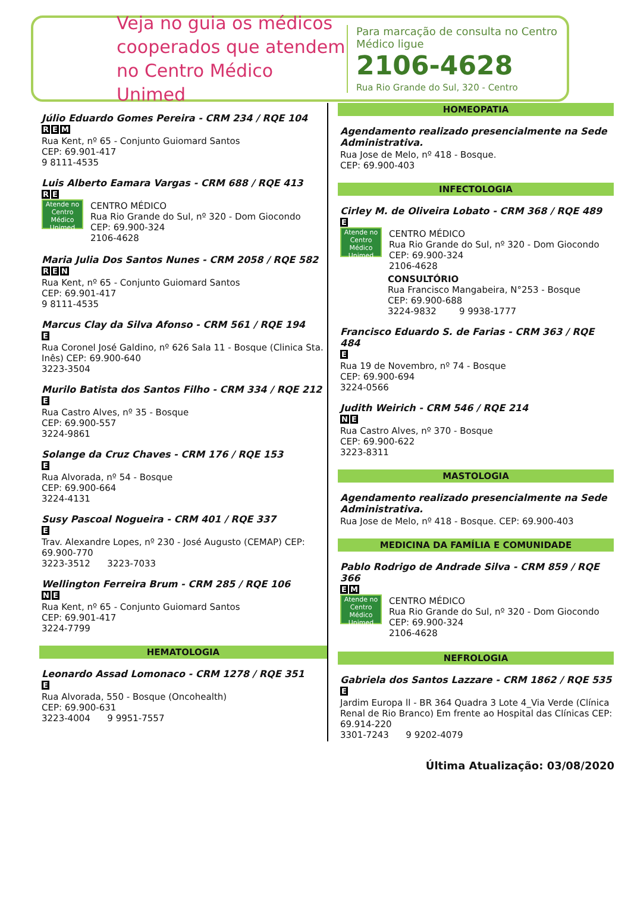Veja no guia os médicos cooperados que atendem no Centro Médico Unimed
Para marcação de consulta no Centro Médico ligue
2106-4628
Rua Rio Grande do Sul, 320 - Centro
Júlio Eduardo Gomes Pereira - CRM 234 / RQE 104
R E M
Rua Kent, nº 65 - Conjunto Guiomard Santos
CEP: 69.901-417
9 8111-4535
Luis Alberto Eamara Vargas - CRM 688 / RQE 413
R E
Atende no Centro Médico Unimed
CENTRO MÉDICO
Rua Rio Grande do Sul, nº 320 - Dom Giocondo
CEP: 69.900-324
2106-4628
Maria Julia Dos Santos Nunes - CRM 2058 / RQE 582
R E N
Rua Kent, nº 65 - Conjunto Guiomard Santos
CEP: 69.901-417
9 8111-4535
Marcus Clay da Silva Afonso - CRM 561 / RQE 194
E
Rua Coronel José Galdino, nº 626 Sala 11 - Bosque (Clinica Sta. Inês) CEP: 69.900-640
3223-3504
Murilo Batista dos Santos Filho - CRM 334 / RQE 212
E
Rua Castro Alves, nº 35 - Bosque
CEP: 69.900-557
3224-9861
Solange da Cruz Chaves - CRM 176 / RQE 153
E
Rua Alvorada, nº 54 - Bosque
CEP: 69.900-664
3224-4131
Susy Pascoal Nogueira - CRM 401 / RQE 337
E
Trav. Alexandre Lopes, nº 230 - José Augusto (CEMAP) CEP: 69.900-770
3223-3512 3223-7033
Wellington Ferreira Brum - CRM 285 / RQE 106
N E
Rua Kent, nº 65 - Conjunto Guiomard Santos
CEP: 69.901-417
3224-7799
HEMATOLOGIA
Leonardo Assad Lomonaco - CRM 1278 / RQE 351
E
Rua Alvorada, 550 - Bosque (Oncohealth)
CEP: 69.900-631
3223-4004 9 9951-7557
HOMEOPATIA
Agendamento realizado presencialmente na Sede Administrativa.
Rua Jose de Melo, nº 418 - Bosque.
CEP: 69.900-403
INFECTOLOGIA
Cirley M. de Oliveira Lobato - CRM 368 / RQE 489
E
Atende no Centro Médico Unimed
CENTRO MÉDICO
Rua Rio Grande do Sul, nº 320 - Dom Giocondo
CEP: 69.900-324
2106-4628
CONSULTÓRIO
Rua Francisco Mangabeira, N°253 - Bosque
CEP: 69.900-688
3224-9832 9 9938-1777
Francisco Eduardo S. de Farias - CRM 363 / RQE 484
E
Rua 19 de Novembro, nº 74 - Bosque
CEP: 69.900-694
3224-0566
Judith Weirich - CRM 546 / RQE 214
N E
Rua Castro Alves, nº 370 - Bosque
CEP: 69.900-622
3223-8311
MASTOLOGIA
Agendamento realizado presencialmente na Sede Administrativa.
Rua Jose de Melo, nº 418 - Bosque. CEP: 69.900-403
MEDICINA DA FAMÍLIA E COMUNIDADE
Pablo Rodrigo de Andrade Silva - CRM 859 / RQE 366
E M
Atende no Centro Médico Unimed
CENTRO MÉDICO
Rua Rio Grande do Sul, nº 320 - Dom Giocondo
CEP: 69.900-324
2106-4628
NEFROLOGIA
Gabriela dos Santos Lazzare - CRM 1862 / RQE 535
E
Jardim Europa ll - BR 364 Quadra 3 Lote 4_Via Verde (Clínica Renal de Rio Branco) Em frente ao Hospital das Clínicas CEP: 69.914-220
3301-7243 9 9202-4079
Última Atualização: 03/08/2020